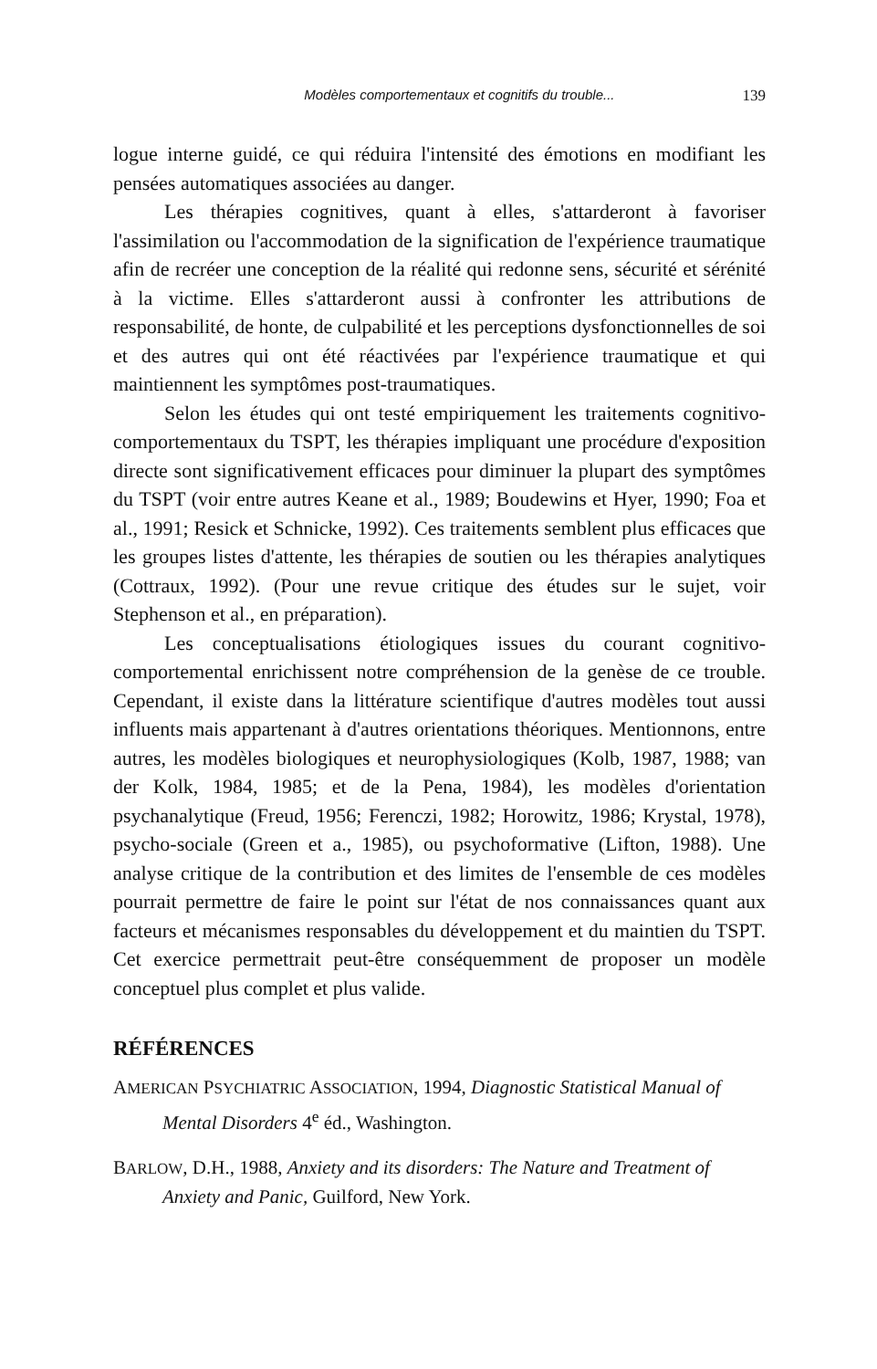Modèles comportementaux et cognitifs du trouble... 139
logue interne guidé, ce qui réduira l'intensité des émotions en modifiant les pensées automatiques associées au danger.
Les thérapies cognitives, quant à elles, s'attarderont à favoriser l'assimilation ou l'accommodation de la signification de l'expérience traumatique afin de recréer une conception de la réalité qui redonne sens, sécurité et sérénité à la victime. Elles s'attarderont aussi à confronter les attributions de responsabilité, de honte, de culpabilité et les perceptions dysfonctionnelles de soi et des autres qui ont été réactivées par l'expérience traumatique et qui maintiennent les symptômes post-traumatiques.
Selon les études qui ont testé empiriquement les traitements cognitivo-comportementaux du TSPT, les thérapies impliquant une procédure d'exposition directe sont significativement efficaces pour diminuer la plupart des symptômes du TSPT (voir entre autres Keane et al., 1989; Boudewins et Hyer, 1990; Foa et al., 1991; Resick et Schnicke, 1992). Ces traitements semblent plus efficaces que les groupes listes d'attente, les thérapies de soutien ou les thérapies analytiques (Cottraux, 1992). (Pour une revue critique des études sur le sujet, voir Stephenson et al., en préparation).
Les conceptualisations étiologiques issues du courant cognitivo-comportemental enrichissent notre compréhension de la genèse de ce trouble. Cependant, il existe dans la littérature scientifique d'autres modèles tout aussi influents mais appartenant à d'autres orientations théoriques. Mentionnons, entre autres, les modèles biologiques et neurophysiologiques (Kolb, 1987, 1988; van der Kolk, 1984, 1985; et de la Pena, 1984), les modèles d'orientation psychanalytique (Freud, 1956; Ferenczi, 1982; Horowitz, 1986; Krystal, 1978), psycho-sociale (Green et a., 1985), ou psychoformative (Lifton, 1988). Une analyse critique de la contribution et des limites de l'ensemble de ces modèles pourrait permettre de faire le point sur l'état de nos connaissances quant aux facteurs et mécanismes responsables du développement et du maintien du TSPT. Cet exercice permettrait peut-être conséquemment de proposer un modèle conceptuel plus complet et plus valide.
RÉFÉRENCES
AMERICAN PSYCHIATRIC ASSOCIATION, 1994, Diagnostic Statistical Manual of Mental Disorders 4<sup>e</sup> éd., Washington.
BARLOW, D.H., 1988, Anxiety and its disorders: The Nature and Treatment of Anxiety and Panic, Guilford, New York.